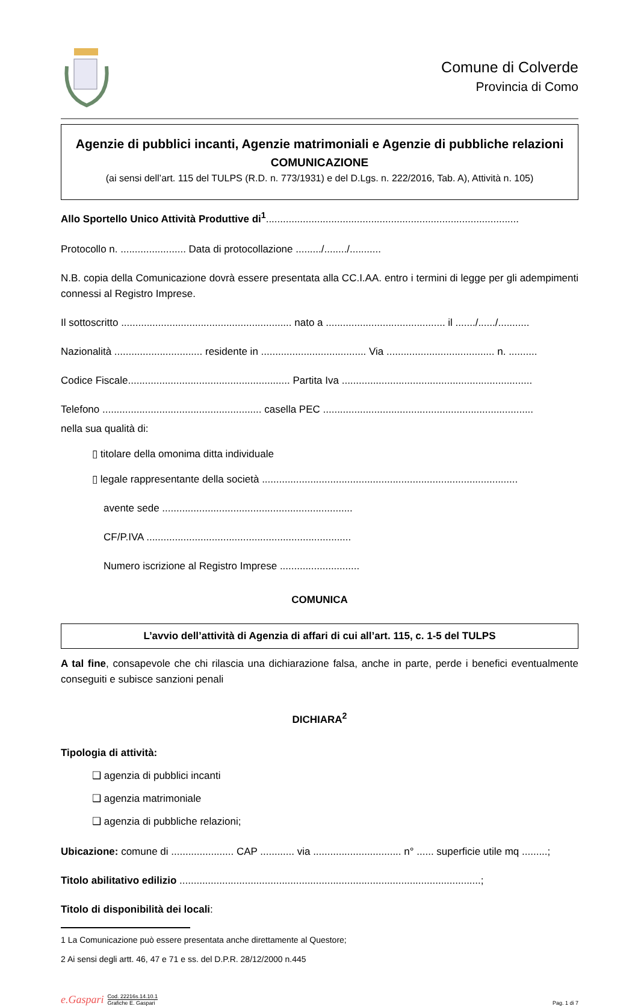Comune di Colverde
Provincia di Como
Agenzie di pubblici incanti, Agenzie matrimoniali e Agenzie di pubbliche relazioni
COMUNICAZIONE
(ai sensi dell’art. 115 del TULPS (R.D. n. 773/1931) e del D.Lgs. n. 222/2016, Tab. A), Attività n. 105)
Allo Sportello Unico Attività Produttive di<sup>1</sup>.........................................................................................
Protocollo n. ....................... Data di protocollazione ........./......../...........
N.B. copia della Comunicazione dovrà essere presentata alla CC.I.AA. entro i termini di legge per gli adempimenti connessi al Registro Imprese.
Il sottoscritto ............................................................ nato a .......................................... il ......./....../...........
Nazionalità ............................... residente in ..................................... Via ...................................... n. ..........
Codice Fiscale......................................................... Partita Iva ...................................................................
Telefono ........................................................ casella PEC ..........................................................................
nella sua qualità di:
▯ titolare della omonima ditta individuale
▯ legale rappresentante della società ..........................................................................................
avente sede ...................................................................
CF/P.IVA ........................................................................
Numero iscrizione al Registro Imprese ............................
COMUNICA
L’avvio dell’attività di Agenzia di affari di cui all’art. 115, c. 1-5 del TULPS
A tal fine, consapevole che chi rilascia una dichiarazione falsa, anche in parte, perde i benefici eventualmente conseguiti e subisce sanzioni penali
DICHIARA<sup>2</sup>
Tipologia di attività:
❑ agenzia di pubblici incanti
❑ agenzia matrimoniale
❑ agenzia di pubbliche relazioni;
Ubicazione: comune di ...................... CAP ............ via ............................... n° ...... superficie utile mq .........;
Titolo abilitativo edilizio ..........................................................................................................;
Titolo di disponibilità dei locali:
1 La Comunicazione può essere presentata anche direttamente al Questore;
2 Ai sensi degli artt. 46, 47 e 71 e ss. del D.P.R. 28/12/2000 n.445
e.Gaspari
Cod. 22216s.14.10.1
Grafiche E. Gaspari
Pag. 1 di 7